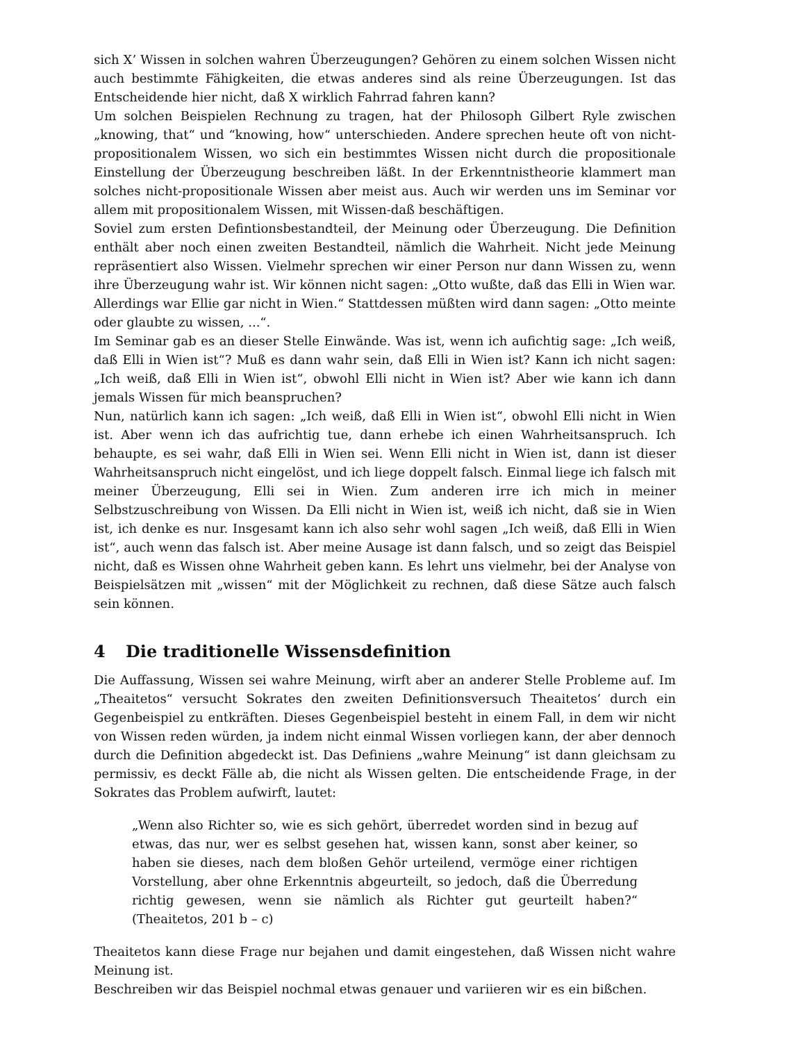sich X’ Wissen in solchen wahren Überzeugungen? Gehören zu einem solchen Wissen nicht auch bestimmte Fähigkeiten, die etwas anderes sind als reine Überzeugungen. Ist das Entscheidende hier nicht, daß X wirklich Fahrrad fahren kann?
Um solchen Beispielen Rechnung zu tragen, hat der Philosoph Gilbert Ryle zwischen „knowing, that“ und “knowing, how“ unterschieden. Andere sprechen heute oft von nicht-propositionalem Wissen, wo sich ein bestimmtes Wissen nicht durch die propositionale Einstellung der Überzeugung beschreiben läßt. In der Erkenntnistheorie klammert man solches nicht-propositionale Wissen aber meist aus. Auch wir werden uns im Seminar vor allem mit propositionalem Wissen, mit Wissen-daß beschäftigen.
Soviel zum ersten Defintionsbestandteil, der Meinung oder Überzeugung. Die Definition enthält aber noch einen zweiten Bestandteil, nämlich die Wahrheit. Nicht jede Meinung repräsentiert also Wissen. Vielmehr sprechen wir einer Person nur dann Wissen zu, wenn ihre Überzeugung wahr ist. Wir können nicht sagen: „Otto wußte, daß das Elli in Wien war. Allerdings war Ellie gar nicht in Wien.“ Stattdessen müßten wird dann sagen: „Otto meinte oder glaubte zu wissen, ...“.
Im Seminar gab es an dieser Stelle Einwände. Was ist, wenn ich aufichtig sage: „Ich weiß, daß Elli in Wien ist“? Muß es dann wahr sein, daß Elli in Wien ist? Kann ich nicht sagen: „Ich weiß, daß Elli in Wien ist“, obwohl Elli nicht in Wien ist? Aber wie kann ich dann jemals Wissen für mich beanspruchen?
Nun, natürlich kann ich sagen: „Ich weiß, daß Elli in Wien ist“, obwohl Elli nicht in Wien ist. Aber wenn ich das aufrichtig tue, dann erhebe ich einen Wahrheitsanspruch. Ich behaupte, es sei wahr, daß Elli in Wien sei. Wenn Elli nicht in Wien ist, dann ist dieser Wahrheitsanspruch nicht eingelöst, und ich liege doppelt falsch. Einmal liege ich falsch mit meiner Überzeugung, Elli sei in Wien. Zum anderen irre ich mich in meiner Selbstzuschreibung von Wissen. Da Elli nicht in Wien ist, weiß ich nicht, daß sie in Wien ist, ich denke es nur. Insgesamt kann ich also sehr wohl sagen „Ich weiß, daß Elli in Wien ist“, auch wenn das falsch ist. Aber meine Ausage ist dann falsch, und so zeigt das Beispiel nicht, daß es Wissen ohne Wahrheit geben kann. Es lehrt uns vielmehr, bei der Analyse von Beispielsätzen mit „wissen“ mit der Möglichkeit zu rechnen, daß diese Sätze auch falsch sein können.
4 Die traditionelle Wissensdefinition
Die Auffassung, Wissen sei wahre Meinung, wirft aber an anderer Stelle Probleme auf. Im „Theaitetos“ versucht Sokrates den zweiten Definitionsversuch Theaitetos’ durch ein Gegenbeispiel zu entkräften. Dieses Gegenbeispiel besteht in einem Fall, in dem wir nicht von Wissen reden würden, ja indem nicht einmal Wissen vorliegen kann, der aber dennoch durch die Definition abgedeckt ist. Das Definiens „wahre Meinung“ ist dann gleichsam zu permissiv, es deckt Fälle ab, die nicht als Wissen gelten. Die entscheidende Frage, in der Sokrates das Problem aufwirft, lautet:
„Wenn also Richter so, wie es sich gehört, überredet worden sind in bezug auf etwas, das nur, wer es selbst gesehen hat, wissen kann, sonst aber keiner, so haben sie dieses, nach dem bloßen Gehör urteilend, vermöge einer richtigen Vorstellung, aber ohne Erkenntnis abgeurteilt, so jedoch, daß die Überredung richtig gewesen, wenn sie nämlich als Richter gut geurteilt haben?“ (Theaitetos, 201 b – c)
Theaitetos kann diese Frage nur bejahen und damit eingestehen, daß Wissen nicht wahre Meinung ist.
Beschreiben wir das Beispiel nochmal etwas genauer und variieren wir es ein bißchen.